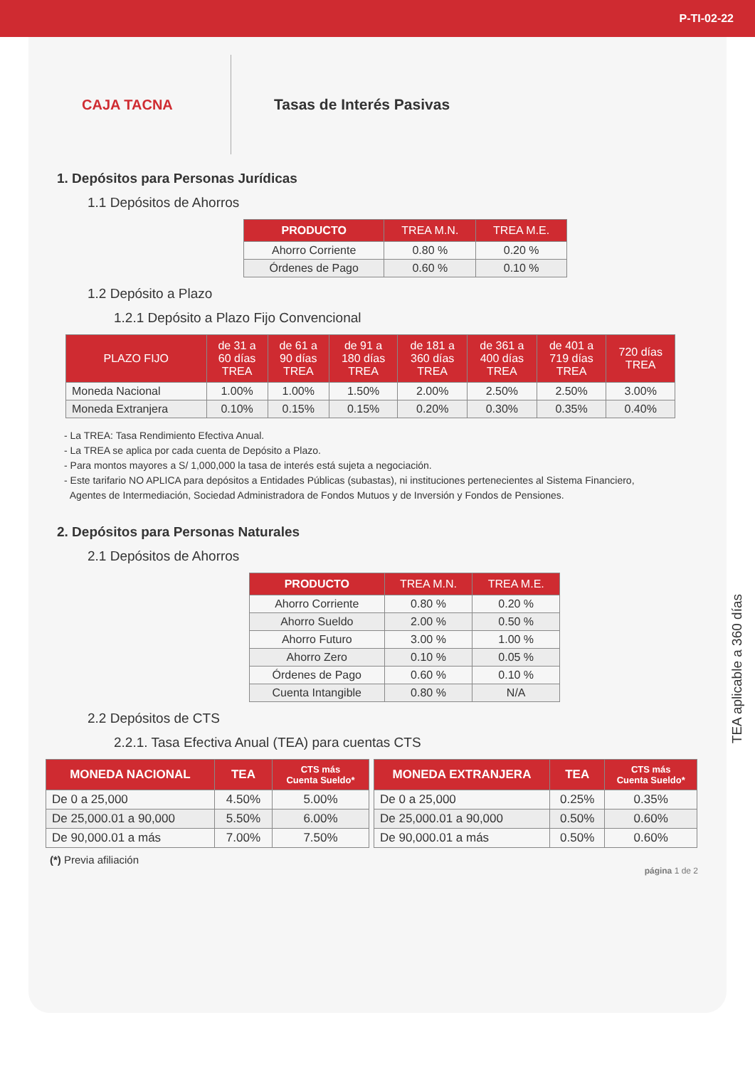P-TI-02-22
CAJA TACNA
Tasas de Interés Pasivas
1. Depósitos para Personas Jurídicas
1.1 Depósitos de Ahorros
| PRODUCTO | TREA M.N. | TREA M.E. |
| --- | --- | --- |
| Ahorro Corriente | 0.80 % | 0.20 % |
| Órdenes de Pago | 0.60 % | 0.10 % |
1.2 Depósito a Plazo
1.2.1 Depósito a Plazo Fijo Convencional
| PLAZO FIJO | de 31 a 60 días TREA | de 61 a 90 días TREA | de 91 a 180 días TREA | de 181 a 360 días TREA | de 361 a 400 días TREA | de 401 a 719 días TREA | 720 días TREA |
| --- | --- | --- | --- | --- | --- | --- | --- |
| Moneda Nacional | 1.00% | 1.00% | 1.50% | 2.00% | 2.50% | 2.50% | 3.00% |
| Moneda Extranjera | 0.10% | 0.15% | 0.15% | 0.20% | 0.30% | 0.35% | 0.40% |
- La TREA: Tasa Rendimiento Efectiva Anual.
- La TREA se aplica por cada cuenta de Depósito a Plazo.
- Para montos mayores a S/ 1,000,000 la tasa de interés está sujeta a negociación.
- Este tarifario NO APLICA para depósitos a Entidades Públicas (subastas), ni instituciones pertenecientes al Sistema Financiero,
Agentes de Intermediación, Sociedad Administradora de Fondos Mutuos y de Inversión y Fondos de Pensiones.
2. Depósitos para Personas Naturales
2.1 Depósitos de Ahorros
| PRODUCTO | TREA M.N. | TREA M.E. |
| --- | --- | --- |
| Ahorro Corriente | 0.80 % | 0.20 % |
| Ahorro Sueldo | 2.00 % | 0.50 % |
| Ahorro Futuro | 3.00 % | 1.00 % |
| Ahorro Zero | 0.10 % | 0.05 % |
| Órdenes de Pago | 0.60 % | 0.10 % |
| Cuenta Intangible | 0.80 % | N/A |
2.2 Depósitos de CTS
2.2.1. Tasa Efectiva Anual (TEA) para cuentas CTS
| MONEDA NACIONAL | TEA | CTS más Cuenta Sueldo* |
| --- | --- | --- |
| De 0 a 25,000 | 4.50% | 5.00% |
| De 25,000.01 a 90,000 | 5.50% | 6.00% |
| De 90,000.01 a más | 7.00% | 7.50% |
| MONEDA EXTRANJERA | TEA | CTS más Cuenta Sueldo* |
| --- | --- | --- |
| De 0 a 25,000 | 0.25% | 0.35% |
| De 25,000.01 a 90,000 | 0.50% | 0.60% |
| De 90,000.01 a más | 0.50% | 0.60% |
(*) Previa afiliación
página 1 de 2
TEA aplicable a 360 días